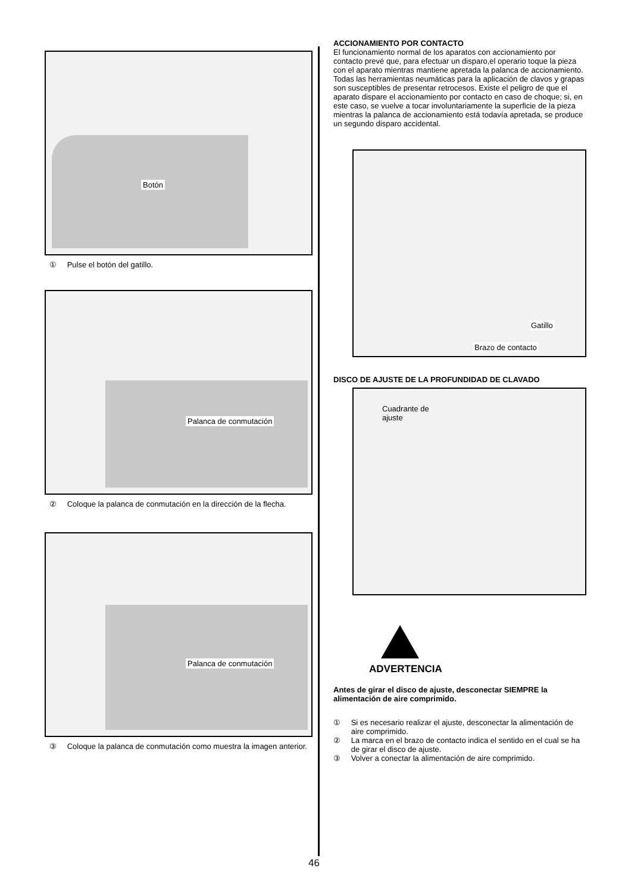Botón
① Pulse el botón del gatillo.
Palanca de conmutación
② Coloque la palanca de conmutación en la dirección de la flecha.
Palanca de conmutación
③ Coloque la palanca de conmutación como muestra la imagen anterior.
ACCIONAMIENTO POR CONTACTO
El funcionamiento normal de los aparatos con accionamiento por contacto prevé que, para efectuar un disparo,el operario toque la pieza con el aparato mientras mantiene apretada la palanca de accionamiento.
Todas las herramientas neumáticas para la aplicación de clavos y grapas son susceptibles de presentar retrocesos. Existe el peligro de que el aparato dispare el accionamiento por contacto en caso de choque; si, en este caso, se vuelve a tocar involuntariamente la superficie de la pieza mientras la palanca de accionamiento está todavía apretada, se produce un segundo disparo accidental.
Gatillo
Brazo de contacto
DISCO DE AJUSTE DE LA PROFUNDIDAD DE CLAVADO
Cuadrante de
ajuste
ADVERTENCIA
Antes de girar el disco de ajuste, desconectar SIEMPRE la alimentación de aire comprimido.
① Si es necesario realizar el ajuste, desconectar la alimentación de aire comprimido.
② La marca en el brazo de contacto indica el sentido en el cual se ha de girar el disco de ajuste.
③ Volver a conectar la alimentación de aire comprimido.
46